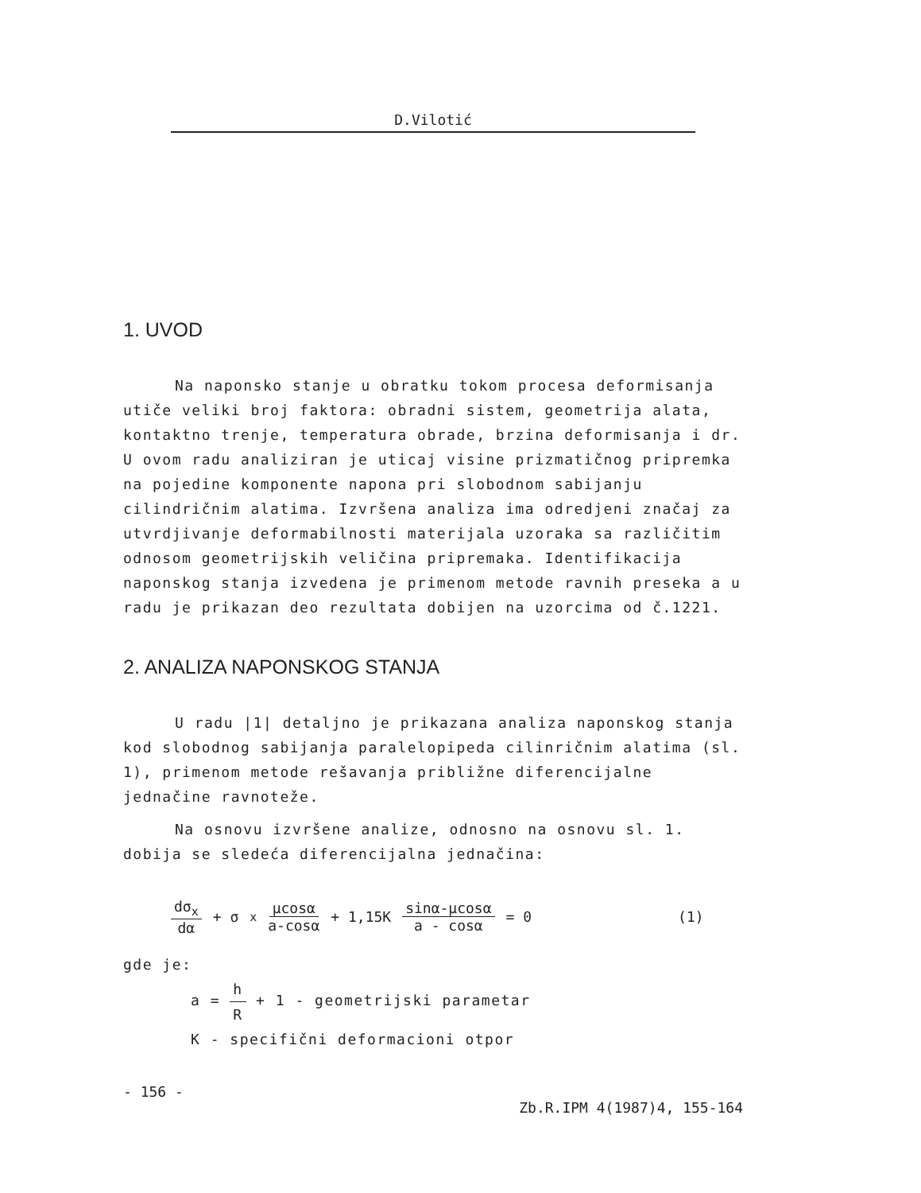D.Vilotić
1. UVOD
Na naponsko stanje u obratku tokom procesa deformisanja utiče veliki broj faktora: obradni sistem, geometrija alata, kontaktno trenje, temperatura obrade, brzina deformisanja i dr. U ovom radu analiziran je uticaj visine prizmatičnog pripremka na pojedine komponente napona pri slobodnom sabijanju cilindričnim alatima. Izvršena analiza ima odredjeni značaj za utvrdjivanje deformabilnosti materijala uzoraka sa različitim odnosom geometrijskih veličina pripremaka. Identifikacija naponskog stanja izvedena je primenom metode ravnih preseka a u radu je prikazan deo rezultata dobijen na uzorcima od č.1221.
2. ANALIZA NAPONSKOG STANJA
U radu |1| detaljno je prikazana analiza naponskog stanja kod slobodnog sabijanja paralelopipeda cilinričnim alatima (sl. 1), primenom metode rešavanja približne diferencijalne jednačine ravnoteže.
Na osnovu izvršene analize, odnosno na osnovu sl. 1. dobija se sledeća diferencijalna jednačina:
dσ<sub>x</sub> dα + σ<sub>x</sub> μcosα a-cosα + 1,15K sinα-μcosα a - cosα = 0 (1)
gde je:
a = h R + 1 - geometrijski parametar
K - specifični deformacioni otpor
- 156 - Zb.R.IPM 4(1987)4, 155-164